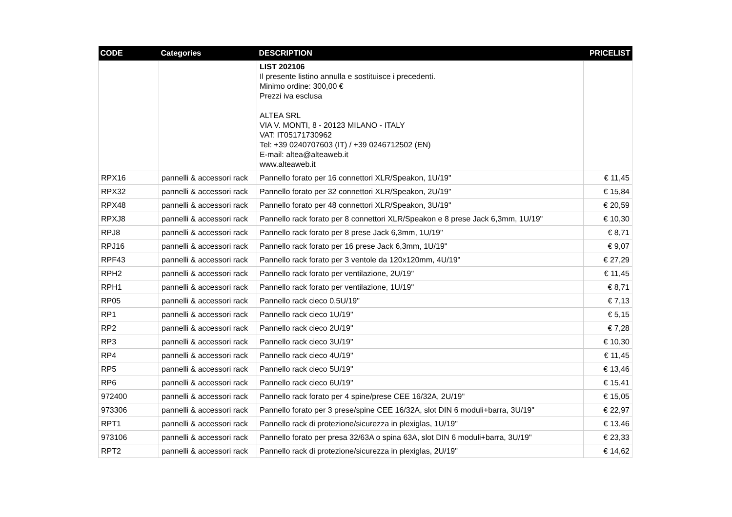| CODE | Categories | DESCRIPTION | PRICELIST |
| --- | --- | --- | --- |
| | | LIST 202106 Il presente listino annulla e sostituisce i precedenti. Minimo ordine: 300,00 € Prezzi iva esclusa ALTEA SRL VIA V. MONTI, 8 - 20123 MILANO - ITALY VAT: IT05171730962 Tel: +39 0240707603 (IT) / +39 0246712502 (EN) E-mail: altea@alteaweb.it www.alteaweb.it | |
| RPX16 | pannelli & accessori rack | Pannello forato per 16 connettori XLR/Speakon, 1U/19" | € 11,45 |
| RPX32 | pannelli & accessori rack | Pannello forato per 32 connettori XLR/Speakon, 2U/19" | € 15,84 |
| RPX48 | pannelli & accessori rack | Pannello forato per 48 connettori XLR/Speakon, 3U/19" | € 20,59 |
| RPXJ8 | pannelli & accessori rack | Pannello rack forato per 8 connettori XLR/Speakon e 8 prese Jack 6,3mm, 1U/19" | € 10,30 |
| RPJ8 | pannelli & accessori rack | Pannello rack forato per 8 prese Jack 6,3mm, 1U/19" | € 8,71 |
| RPJ16 | pannelli & accessori rack | Pannello rack forato per 16 prese Jack 6,3mm, 1U/19" | € 9,07 |
| RPF43 | pannelli & accessori rack | Pannello rack forato per 3 ventole da 120x120mm, 4U/19" | € 27,29 |
| RPH2 | pannelli & accessori rack | Pannello rack forato per ventilazione, 2U/19" | € 11,45 |
| RPH1 | pannelli & accessori rack | Pannello rack forato per ventilazione, 1U/19" | € 8,71 |
| RP05 | pannelli & accessori rack | Pannello rack cieco 0,5U/19" | € 7,13 |
| RP1 | pannelli & accessori rack | Pannello rack cieco 1U/19" | € 5,15 |
| RP2 | pannelli & accessori rack | Pannello rack cieco 2U/19" | € 7,28 |
| RP3 | pannelli & accessori rack | Pannello rack cieco 3U/19" | € 10,30 |
| RP4 | pannelli & accessori rack | Pannello rack cieco 4U/19" | € 11,45 |
| RP5 | pannelli & accessori rack | Pannello rack cieco 5U/19" | € 13,46 |
| RP6 | pannelli & accessori rack | Pannello rack cieco 6U/19" | € 15,41 |
| 972400 | pannelli & accessori rack | Pannello rack forato per 4 spine/prese CEE 16/32A, 2U/19" | € 15,05 |
| 973306 | pannelli & accessori rack | Pannello forato per 3 prese/spine CEE 16/32A, slot DIN 6 moduli+barra, 3U/19" | € 22,97 |
| RPT1 | pannelli & accessori rack | Pannello rack di protezione/sicurezza in plexiglas, 1U/19" | € 13,46 |
| 973106 | pannelli & accessori rack | Pannello forato per presa 32/63A o spina 63A, slot DIN 6 moduli+barra, 3U/19" | € 23,33 |
| RPT2 | pannelli & accessori rack | Pannello rack di protezione/sicurezza in plexiglas, 2U/19" | € 14,62 |